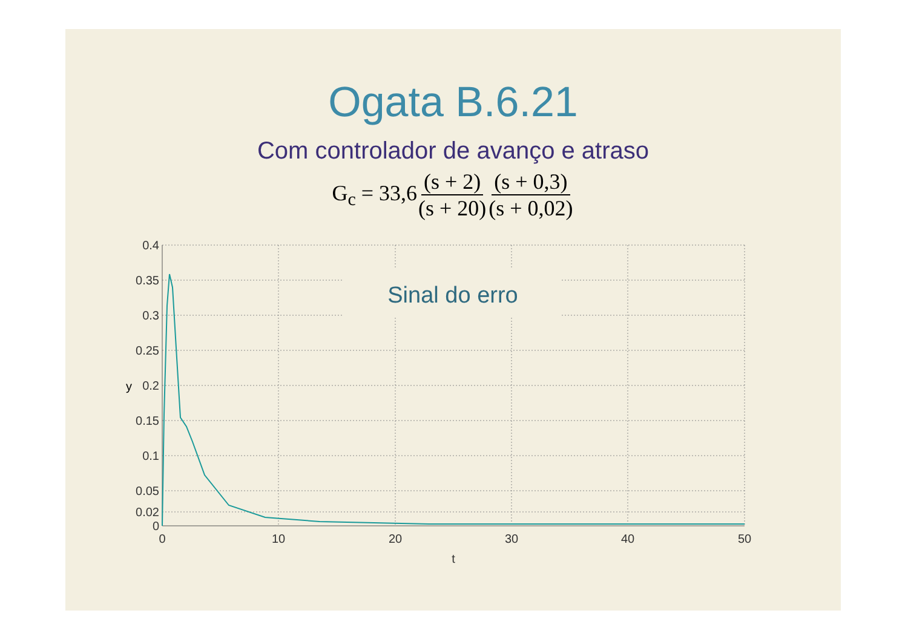Ogata B.6.21
Com controlador de avanço e atraso
G<sub>c</sub> = 33,6 (s + 2) (s + 20) (s + 0,3) (s + 0,02)
Sinal do erro
0.4
0.35
0.3
0.25
0.2
0.15
0.1
0.05
0.02
0
y
0
10
20
30
40
50
t